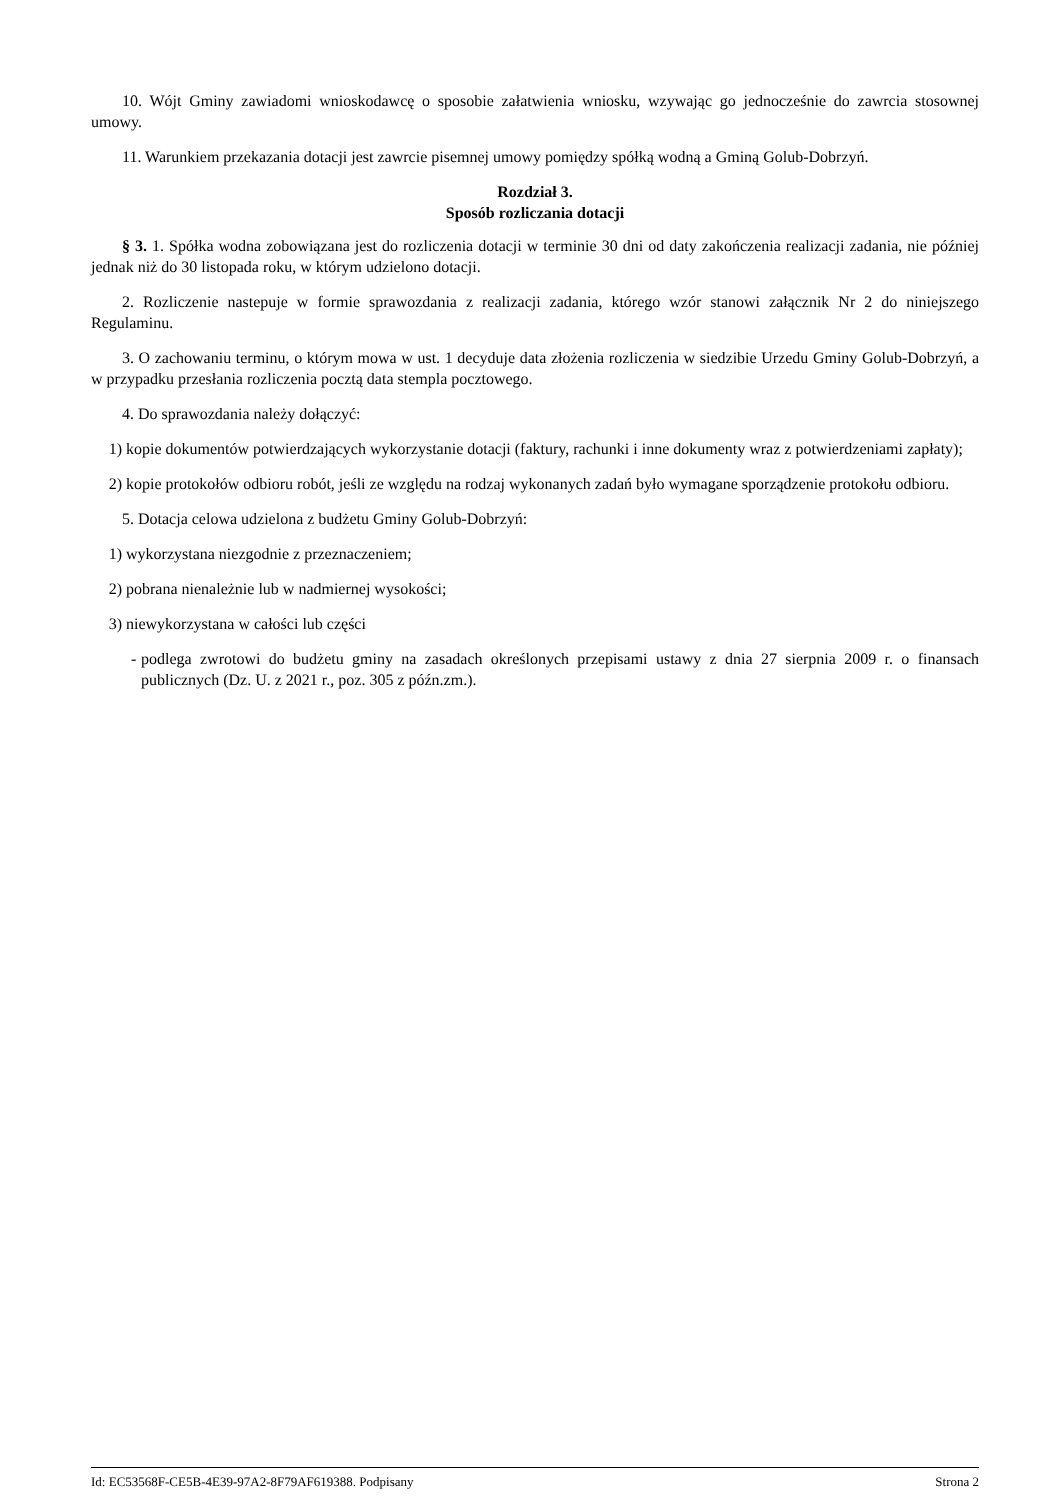10. Wójt Gminy zawiadomi wnioskodawcę o sposobie załatwienia wniosku, wzywając go jednocześnie do zawrcia stosownej umowy.
11. Warunkiem przekazania dotacji jest zawrcie pisemnej umowy pomiędzy spółką wodną a Gminą Golub-Dobrzyń.
Rozdział 3.
Sposób rozliczania dotacji
§ 3. 1. Spółka wodna zobowiązana jest do rozliczenia dotacji w terminie 30 dni od daty zakończenia realizacji zadania, nie później jednak niż do 30 listopada roku, w którym udzielono dotacji.
2. Rozliczenie nastepuje w formie sprawozdania z realizacji zadania, którego wzór stanowi załącznik Nr 2 do niniejszego Regulaminu.
3. O zachowaniu terminu, o którym mowa w ust. 1 decyduje data złożenia rozliczenia w siedzibie Urzedu Gminy Golub-Dobrzyń, a w przypadku przesłania rozliczenia pocztą data stempla pocztowego.
4. Do sprawozdania należy dołączyć:
1) kopie dokumentów potwierdzających wykorzystanie dotacji (faktury, rachunki i inne dokumenty wraz z potwierdzeniami zapłaty);
2) kopie protokołów odbioru robót, jeśli ze względu na rodzaj wykonanych zadań było wymagane sporządzenie protokołu odbioru.
5. Dotacja celowa udzielona z budżetu Gminy Golub-Dobrzyń:
1) wykorzystana niezgodnie z przeznaczeniem;
2) pobrana nienależnie lub w nadmiernej wysokości;
3) niewykorzystana w całości lub części
- podlega zwrotowi do budżetu gminy na zasadach określonych przepisami ustawy z dnia 27 sierpnia 2009 r. o finansach publicznych (Dz. U. z 2021 r., poz. 305 z późn.zm.).
Id: EC53568F-CE5B-4E39-97A2-8F79AF619388. Podpisany Strona 2